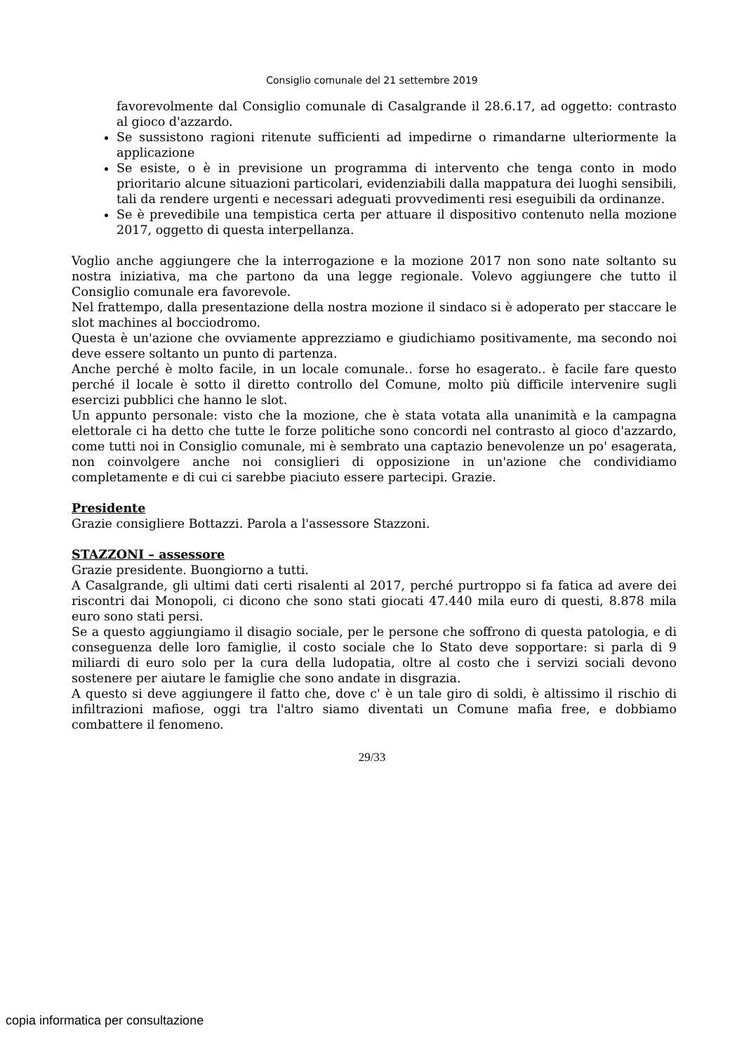Consiglio comunale del 21 settembre 2019
favorevolmente dal Consiglio comunale di Casalgrande il 28.6.17, ad oggetto: contrasto al gioco d'azzardo.
Se sussistono ragioni ritenute sufficienti ad impedirne o rimandarne ulteriormente la applicazione
Se esiste, o è in previsione un programma di intervento che tenga conto in modo prioritario alcune situazioni particolari, evidenziabili dalla mappatura dei luoghi sensibili, tali da rendere urgenti e necessari adeguati provvedimenti resi eseguibili da ordinanze.
Se è prevedibile una tempistica certa per attuare il dispositivo contenuto nella mozione 2017, oggetto di questa interpellanza.
Voglio anche aggiungere che la interrogazione e la mozione 2017 non sono nate soltanto su nostra iniziativa, ma che partono da una legge regionale. Volevo aggiungere che tutto il Consiglio comunale era favorevole.
Nel frattempo, dalla presentazione della nostra mozione il sindaco si è adoperato per staccare le slot machines al bocciodromo.
Questa è un'azione che ovviamente apprezziamo e giudichiamo positivamente, ma secondo noi deve essere soltanto un punto di partenza.
Anche perché è molto facile, in un locale comunale.. forse ho esagerato.. è facile fare questo perché il locale è sotto il diretto controllo del Comune, molto più difficile intervenire sugli esercizi pubblici che hanno le slot.
Un appunto personale: visto che la mozione, che è stata votata alla unanimità e la campagna elettorale ci ha detto che tutte le forze politiche sono concordi nel contrasto al gioco d'azzardo, come tutti noi in Consiglio comunale, mi è sembrato una captazio benevolenze un po' esagerata, non coinvolgere anche noi consiglieri di opposizione in un'azione che condividiamo completamente e di cui ci sarebbe piaciuto essere partecipi. Grazie.
Presidente
Grazie consigliere Bottazzi. Parola a l'assessore Stazzoni.
STAZZONI – assessore
Grazie presidente. Buongiorno a tutti.
A Casalgrande, gli ultimi dati certi risalenti al 2017, perché purtroppo si fa fatica ad avere dei riscontri dai Monopoli, ci dicono che sono stati giocati 47.440 mila euro di questi, 8.878 mila euro sono stati persi.
Se a questo aggiungiamo il disagio sociale, per le persone che soffrono di questa patologia, e di conseguenza delle loro famiglie, il costo sociale che lo Stato deve sopportare: si parla di 9 miliardi di euro solo per la cura della ludopatia, oltre al costo che i servizi sociali devono sostenere per aiutare le famiglie che sono andate in disgrazia.
A questo si deve aggiungere il fatto che, dove c' è un tale giro di soldi, è altissimo il rischio di infiltrazioni mafiose, oggi tra l'altro siamo diventati un Comune mafia free, e dobbiamo combattere il fenomeno.
29/33
copia informatica per consultazione